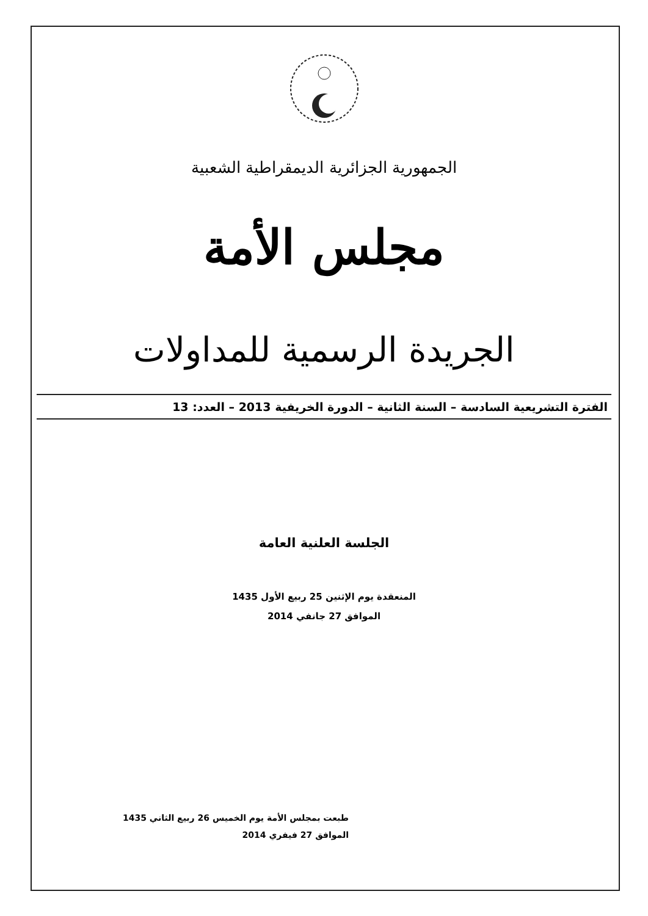الجمهورية الجزائرية الديمقراطية الشعبية
مجلس الأمة
الجريدة الرسمية للمداولات
الفترة التشريعية السادسة – السنة الثانية – الدورة الخريفية 2013 – العدد: 13
الجلسة العلنية العامة
المنعقدة يوم الإثنين 25 ربيع الأول 1435
الموافق 27 جانفي 2014
طبعت بمجلس الأمة يوم الخميس 26 ربيع الثاني 1435
الموافق 27 فيفري 2014